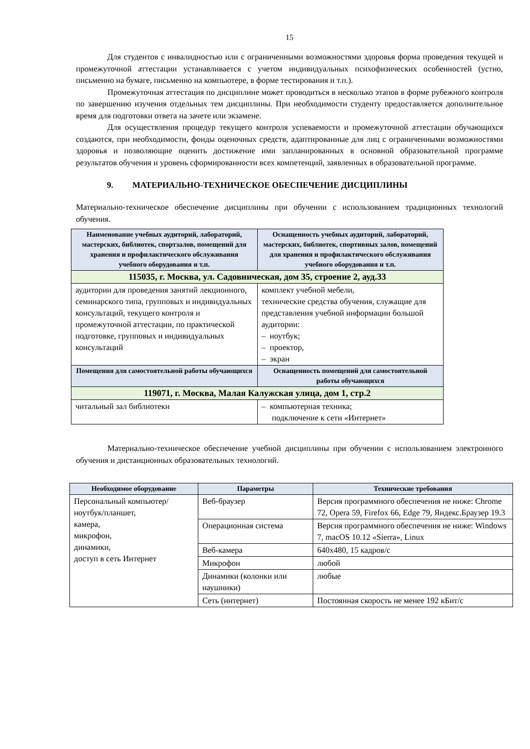15
Для студентов с инвалидностью или с ограниченными возможностями здоровья форма проведения текущей и промежуточной аттестации устанавливается с учетом индивидуальных психофизических особенностей (устно, письменно на бумаге, письменно на компьютере, в форме тестирования и т.п.).
Промежуточная аттестация по дисциплине может проводиться в несколько этапов в форме рубежного контроля по завершению изучения отдельных тем дисциплины. При необходимости студенту предоставляется дополнительное время для подготовки ответа на зачете или экзамене.
Для осуществления процедур текущего контроля успеваемости и промежуточной аттестации обучающихся создаются, при необходимости, фонды оценочных средств, адаптированные для лиц с ограниченными возможностями здоровья и позволяющие оценить достижение ими запланированных в основной образовательной программе результатов обучения и уровень сформированности всех компетенций, заявленных в образовательной программе.
9. МАТЕРИАЛЬНО-ТЕХНИЧЕСКОЕ ОБЕСПЕЧЕНИЕ ДИСЦИПЛИНЫ
Материально-техническое обеспечение дисциплины при обучении с использованием традиционных технологий обучения.
| Наименование учебных аудиторий, лабораторий, мастерских, библиотек, спортзалов, помещений для хранения и профилактического обслуживания учебного оборудования и т.п. | Оснащенность учебных аудиторий, лабораторий, мастерских, библиотек, спортивных залов, помещений для хранения и профилактического обслуживания учебного оборудования и т.п. |
| --- | --- |
| 115035, г. Москва, ул. Садовническая, дом 35, строение 2, ауд.33 | |
| аудитории для проведения занятий лекционного, семинарского типа, групповых и индивидуальных консультаций, текущего контроля и промежуточной аттестации, по практической подготовке, групповых и индивидуальных консультаций | комплект учебной мебели, технические средства обучения, служащие для представления учебной информации большой аудитории: – ноутбук; – проектор, – экран |
| Помещения для самостоятельной работы обучающихся | Оснащенность помещений для самостоятельной работы обучающихся |
| 119071, г. Москва, Малая Калужская улица, дом 1, стр.2 | |
| читальный зал библиотеки | – компьютерная техника; подключение к сети «Интернет» |
Материально-техническое обеспечение учебной дисциплины при обучении с использованием электронного обучения и дистанционных образовательных технологий.
| Необходимое оборудование | Параметры | Технические требования |
| --- | --- | --- |
| Персональный компьютер/ ноутбук/планшет, камера, микрофон, динамики, доступ в сеть Интернет | Веб-браузер | Версия программного обеспечения не ниже: Chrome 72, Opera 59, Firefox 66, Edge 79, Яндекс.Браузер 19.3 |
| | Операционная система | Версия программного обеспечения не ниже: Windows 7, macOS 10.12 «Sierra», Linux |
| | Веб-камера | 640х480, 15 кадров/с |
| | Микрофон | любой |
| | Динамики (колонки или наушники) | любые |
| | Сеть (интернет) | Постоянная скорость не менее 192 кБит/с |